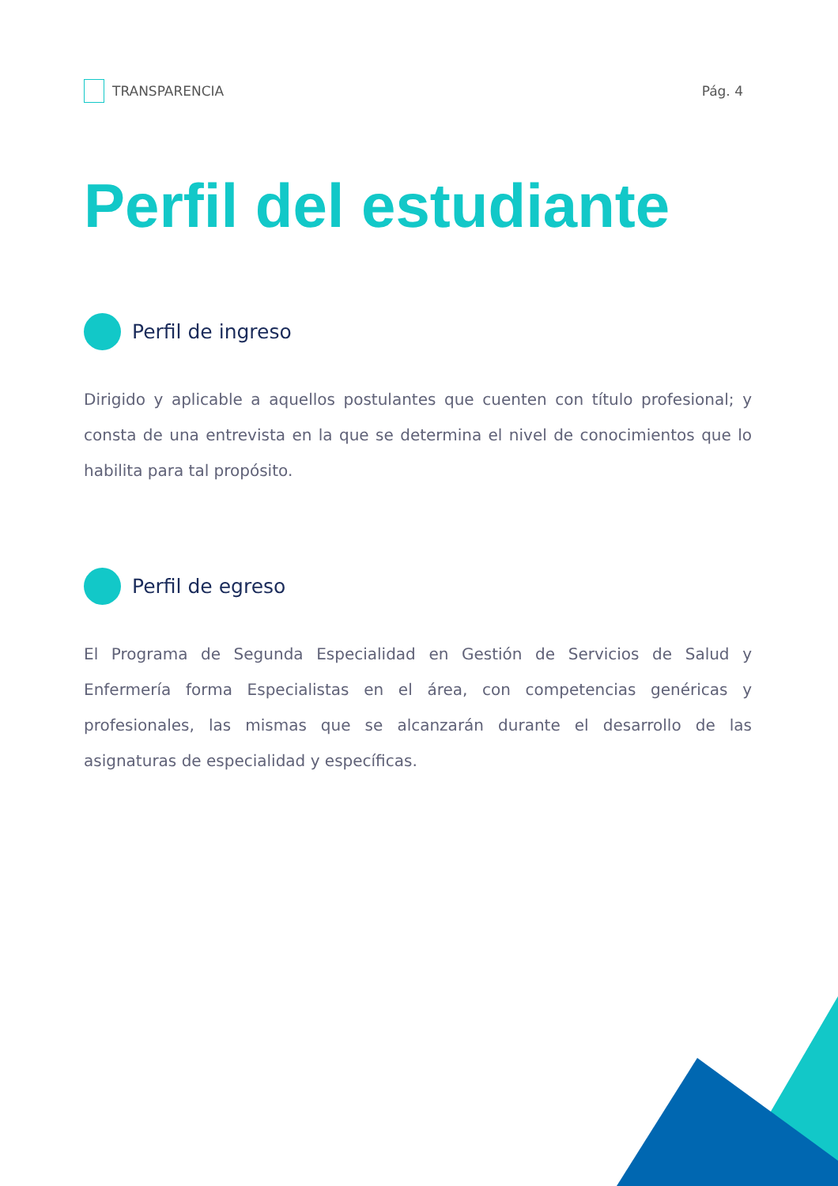TRANSPARENCIA Pág. 4
Perfil del estudiante
Perfil de ingreso
Dirigido y aplicable a aquellos postulantes que cuenten con título profesional; y consta de una entrevista en la que se determina el nivel de conocimientos que lo habilita para tal propósito.
Perfil de egreso
El Programa de Segunda Especialidad en Gestión de Servicios de Salud y Enfermería forma Especialistas en el área, con competencias genéricas y profesionales, las mismas que se alcanzarán durante el desarrollo de las asignaturas de especialidad y específicas.